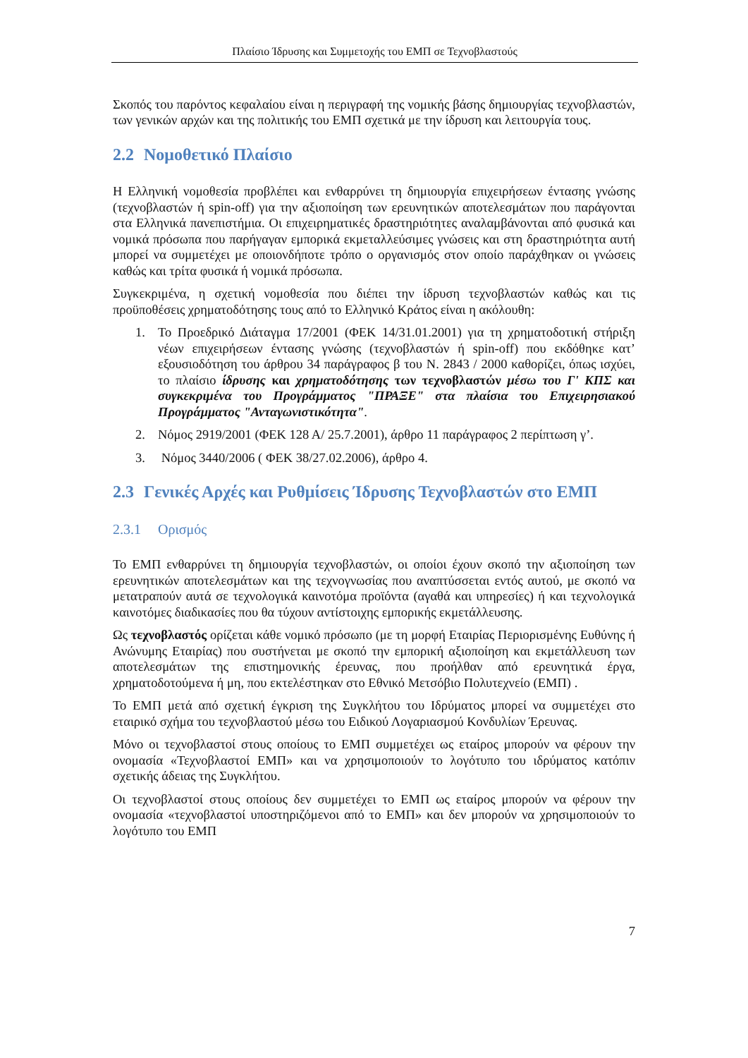Πλαίσιο Ίδρυσης και Συμμετοχής του ΕΜΠ σε Τεχνοβλαστούς
Σκοπός του παρόντος κεφαλαίου είναι η περιγραφή της νομικής βάσης δημιουργίας τεχνοβλαστών, των γενικών αρχών και της πολιτικής του ΕΜΠ σχετικά με την ίδρυση και λειτουργία τους.
2.2 Νομοθετικό Πλαίσιο
Η Ελληνική νομοθεσία προβλέπει και ενθαρρύνει τη δημιουργία επιχειρήσεων έντασης γνώσης (τεχνοβλαστών ή spin-off) για την αξιοποίηση των ερευνητικών αποτελεσμάτων που παράγονται στα Ελληνικά πανεπιστήμια. Οι επιχειρηματικές δραστηριότητες αναλαμβάνονται από φυσικά και νομικά πρόσωπα που παρήγαγαν εμπορικά εκμεταλλεύσιμες γνώσεις και στη δραστηριότητα αυτή μπορεί να συμμετέχει με οποιονδήποτε τρόπο ο οργανισμός στον οποίο παράχθηκαν οι γνώσεις καθώς και τρίτα φυσικά ή νομικά πρόσωπα.
Συγκεκριμένα, η σχετική νομοθεσία που διέπει την ίδρυση τεχνοβλαστών καθώς και τις προϋποθέσεις χρηματοδότησης τους από το Ελληνικό Κράτος είναι η ακόλουθη:
1. Το Προεδρικό Διάταγμα 17/2001 (ΦΕΚ 14/31.01.2001) για τη χρηματοδοτική στήριξη νέων επιχειρήσεων έντασης γνώσης (τεχνοβλαστών ή spin-off) που εκδόθηκε κατ’ εξουσιοδότηση του άρθρου 34 παράγραφος β του Ν. 2843 / 2000 καθορίζει, όπως ισχύει, το πλαίσιο ίδρυσης και χρηματοδότησης των τεχνοβλαστών μέσω του Γ' ΚΠΣ και συγκεκριμένα του Προγράμματος "ΠΡΑΞΕ" στα πλαίσια του Επιχειρησιακού Προγράμματος "Ανταγωνιστικότητα".
2. Νόμος 2919/2001 (ΦΕΚ 128 Α/ 25.7.2001), άρθρο 11 παράγραφος 2 περίπτωση γ’.
3. Νόμος 3440/2006 ( ΦΕΚ 38/27.02.2006), άρθρο 4.
2.3 Γενικές Αρχές και Ρυθμίσεις Ίδρυσης Τεχνοβλαστών στο ΕΜΠ
2.3.1 Ορισμός
Το ΕΜΠ ενθαρρύνει τη δημιουργία τεχνοβλαστών, οι οποίοι έχουν σκοπό την αξιοποίηση των ερευνητικών αποτελεσμάτων και της τεχνογνωσίας που αναπτύσσεται εντός αυτού, με σκοπό να μετατραπούν αυτά σε τεχνολογικά καινοτόμα προϊόντα (αγαθά και υπηρεσίες) ή και τεχνολογικά καινοτόμες διαδικασίες που θα τύχουν αντίστοιχης εμπορικής εκμετάλλευσης.
Ως τεχνοβλαστός ορίζεται κάθε νομικό πρόσωπο (με τη μορφή Εταιρίας Περιορισμένης Ευθύνης ή Ανώνυμης Εταιρίας) που συστήνεται με σκοπό την εμπορική αξιοποίηση και εκμετάλλευση των αποτελεσμάτων της επιστημονικής έρευνας, που προήλθαν από ερευνητικά έργα, χρηματοδοτούμενα ή μη, που εκτελέστηκαν στο Εθνικό Μετσόβιο Πολυτεχνείο (ΕΜΠ) .
Το ΕΜΠ μετά από σχετική έγκριση της Συγκλήτου του Ιδρύματος μπορεί να συμμετέχει στο εταιρικό σχήμα του τεχνοβλαστού μέσω του Ειδικού Λογαριασμού Κονδυλίων Έρευνας.
Μόνο οι τεχνοβλαστοί στους οποίους το ΕΜΠ συμμετέχει ως εταίρος μπορούν να φέρουν την ονομασία «Τεχνοβλαστοί ΕΜΠ» και να χρησιμοποιούν το λογότυπο του ιδρύματος κατόπιν σχετικής άδειας της Συγκλήτου.
Οι τεχνοβλαστοί στους οποίους δεν συμμετέχει το ΕΜΠ ως εταίρος μπορούν να φέρουν την ονομασία «τεχνοβλαστοί υποστηριζόμενοι από το ΕΜΠ» και δεν μπορούν να χρησιμοποιούν το λογότυπο του ΕΜΠ
7